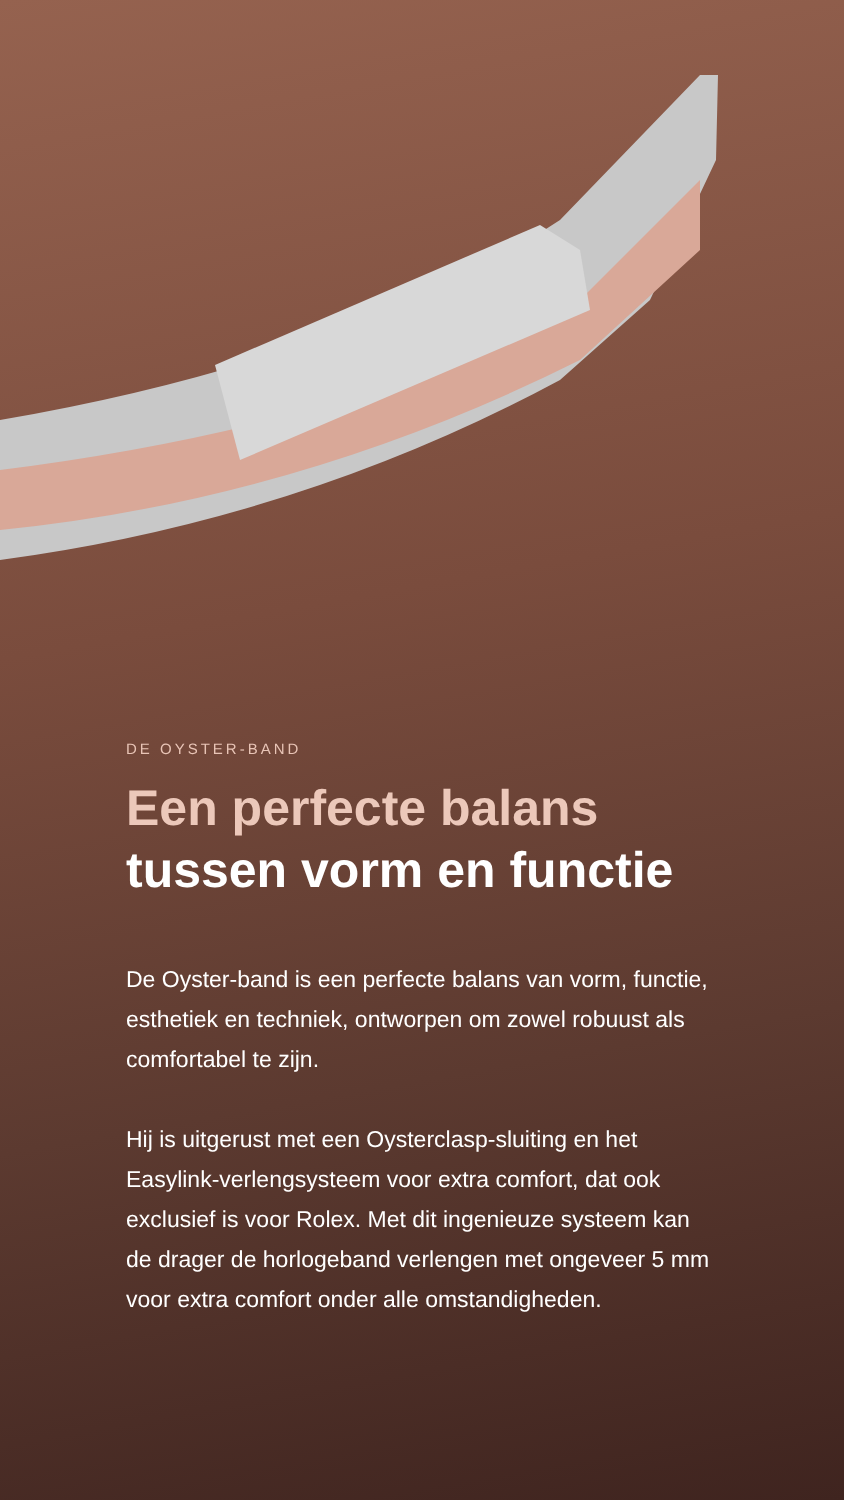DE OYSTER-BAND
Een perfecte balans
tussen vorm en functie
De Oyster-band is een perfecte balans van vorm, functie, esthetiek en techniek, ontworpen om zowel robuust als comfortabel te zijn.
Hij is uitgerust met een Oysterclasp-sluiting en het Easylink-verlengsysteem voor extra comfort, dat ook exclusief is voor Rolex. Met dit ingenieuze systeem kan de drager de horlogeband verlengen met ongeveer 5 mm voor extra comfort onder alle omstandigheden.